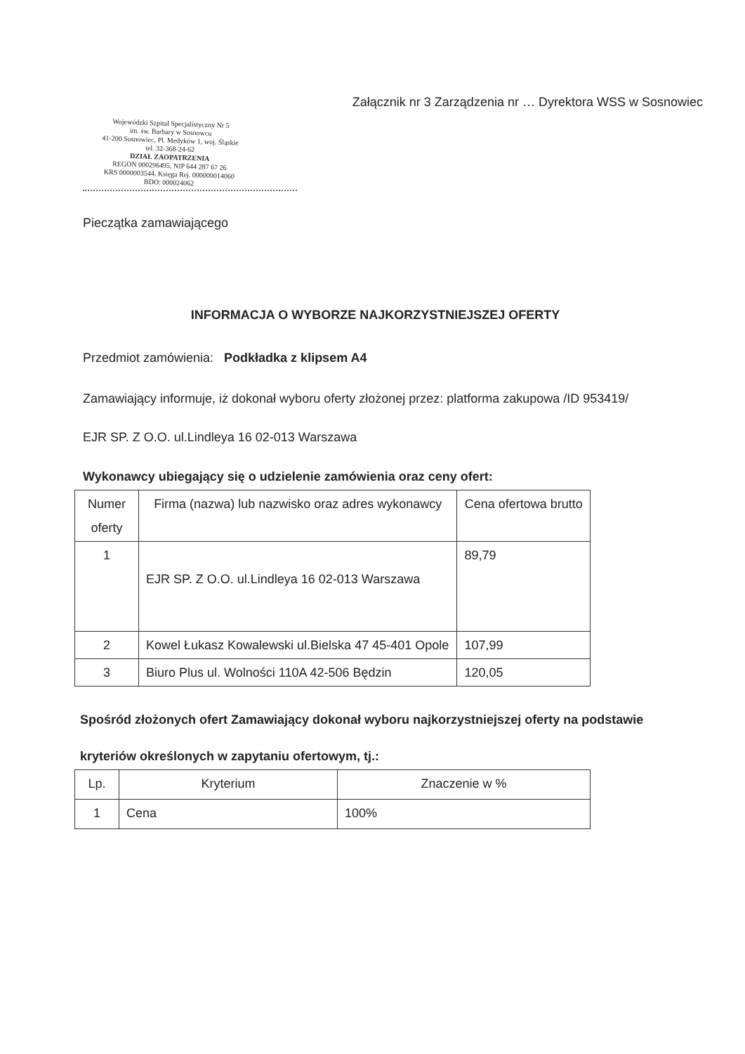Załącznik nr 3 Zarządzenia nr … Dyrektora WSS w Sosnowiec
Wojewódzki Szpital Specjalistyczny Nr 5
im. św. Barbary w Sosnowcu
41-200 Sosnowiec, Pl. Medyków 1, woj. Śląskie
tel. 32-368-24-62
DZIAŁ ZAOPATRZENIA
REGON 000296495, NIP 644 287 67 26
KRS 0000003544, Księga Rej. 000000014060
BDO: 000024062
Pieczątka zamawiającego
INFORMACJA O WYBORZE NAJKORZYSTNIEJSZEJ OFERTY
Przedmiot zamówienia: Podkładka z klipsem A4
Zamawiający informuje, iż dokonał wyboru oferty złożonej przez: platforma zakupowa /ID 953419/
EJR SP. Z O.O. ul.Lindleya 16 02-013 Warszawa
Wykonawcy ubiegający się o udzielenie zamówienia oraz ceny ofert:
| Numer oferty | Firma (nazwa) lub nazwisko oraz adres wykonawcy | Cena ofertowa brutto |
| --- | --- | --- |
| 1 | EJR SP. Z O.O. ul.Lindleya 16 02-013 Warszawa | 89,79 |
| 2 | Kowel Łukasz Kowalewski ul.Bielska 47 45-401 Opole | 107,99 |
| 3 | Biuro Plus ul. Wolności 110A 42-506 Będzin | 120,05 |
Spośród złożonych ofert Zamawiający dokonał wyboru najkorzystniejszej oferty na podstawie
kryteriów określonych w zapytaniu ofertowym, tj.:
| Lp. | Kryterium | Znaczenie w % |
| --- | --- | --- |
| 1 | Cena | 100% |